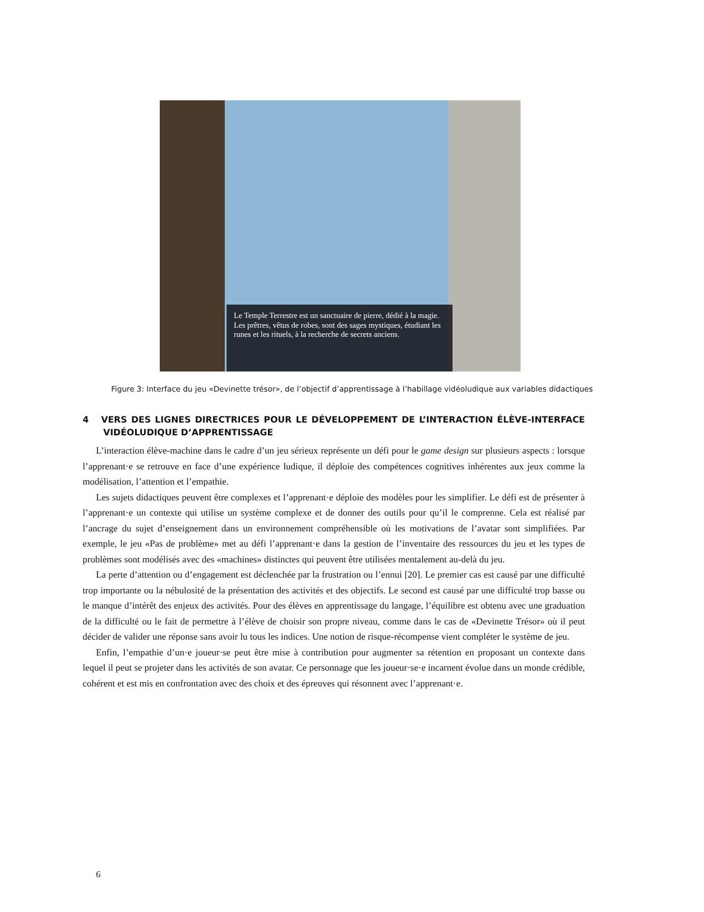Le Temple Terrestre est un sanctuaire de pierre, dédié à la magie. Les prêtres, vêtus de robes, sont des sages mystiques, étudiant les runes et les rituels, à la recherche de secrets anciens.
Figure 3: Interface du jeu «Devinette trésor», de l’objectif d’apprentissage à l’habillage vidéoludique aux variables didactiques
4 VERS DES LIGNES DIRECTRICES POUR LE DÉVELOPPEMENT DE L’INTERACTION ÉLÈVE-INTERFACE VIDÉOLUDIQUE D’APPRENTISSAGE
L’interaction élève-machine dans le cadre d’un jeu sérieux représente un défi pour le game design sur plusieurs aspects : lorsque l’apprenant·e se retrouve en face d’une expérience ludique, il déploie des compétences cognitives inhérentes aux jeux comme la modélisation, l’attention et l’empathie.
Les sujets didactiques peuvent être complexes et l’apprenant·e déploie des modèles pour les simplifier. Le défi est de présenter à l’apprenant·e un contexte qui utilise un système complexe et de donner des outils pour qu’il le comprenne. Cela est réalisé par l’ancrage du sujet d’enseignement dans un environnement compréhensible où les motivations de l’avatar sont simplifiées. Par exemple, le jeu «Pas de problème» met au défi l’apprenant·e dans la gestion de l’inventaire des ressources du jeu et les types de problèmes sont modélisés avec des «machines» distinctes qui peuvent être utilisées mentalement au-delà du jeu.
La perte d’attention ou d’engagement est déclenchée par la frustration ou l’ennui [20]. Le premier cas est causé par une difficulté trop importante ou la nébulosité de la présentation des activités et des objectifs. Le second est causé par une difficulté trop basse ou le manque d’intérêt des enjeux des activités. Pour des élèves en apprentissage du langage, l’équilibre est obtenu avec une graduation de la difficulté ou le fait de permettre à l’élève de choisir son propre niveau, comme dans le cas de «Devinette Trésor» où il peut décider de valider une réponse sans avoir lu tous les indices. Une notion de risque-récompense vient compléter le système de jeu.
Enfin, l’empathie d’un·e joueur·se peut être mise à contribution pour augmenter sa rétention en proposant un contexte dans lequel il peut se projeter dans les activités de son avatar. Ce personnage que les joueur·se·e incarnent évolue dans un monde crédible, cohérent et est mis en confrontation avec des choix et des épreuves qui résonnent avec l’apprenant·e.
6